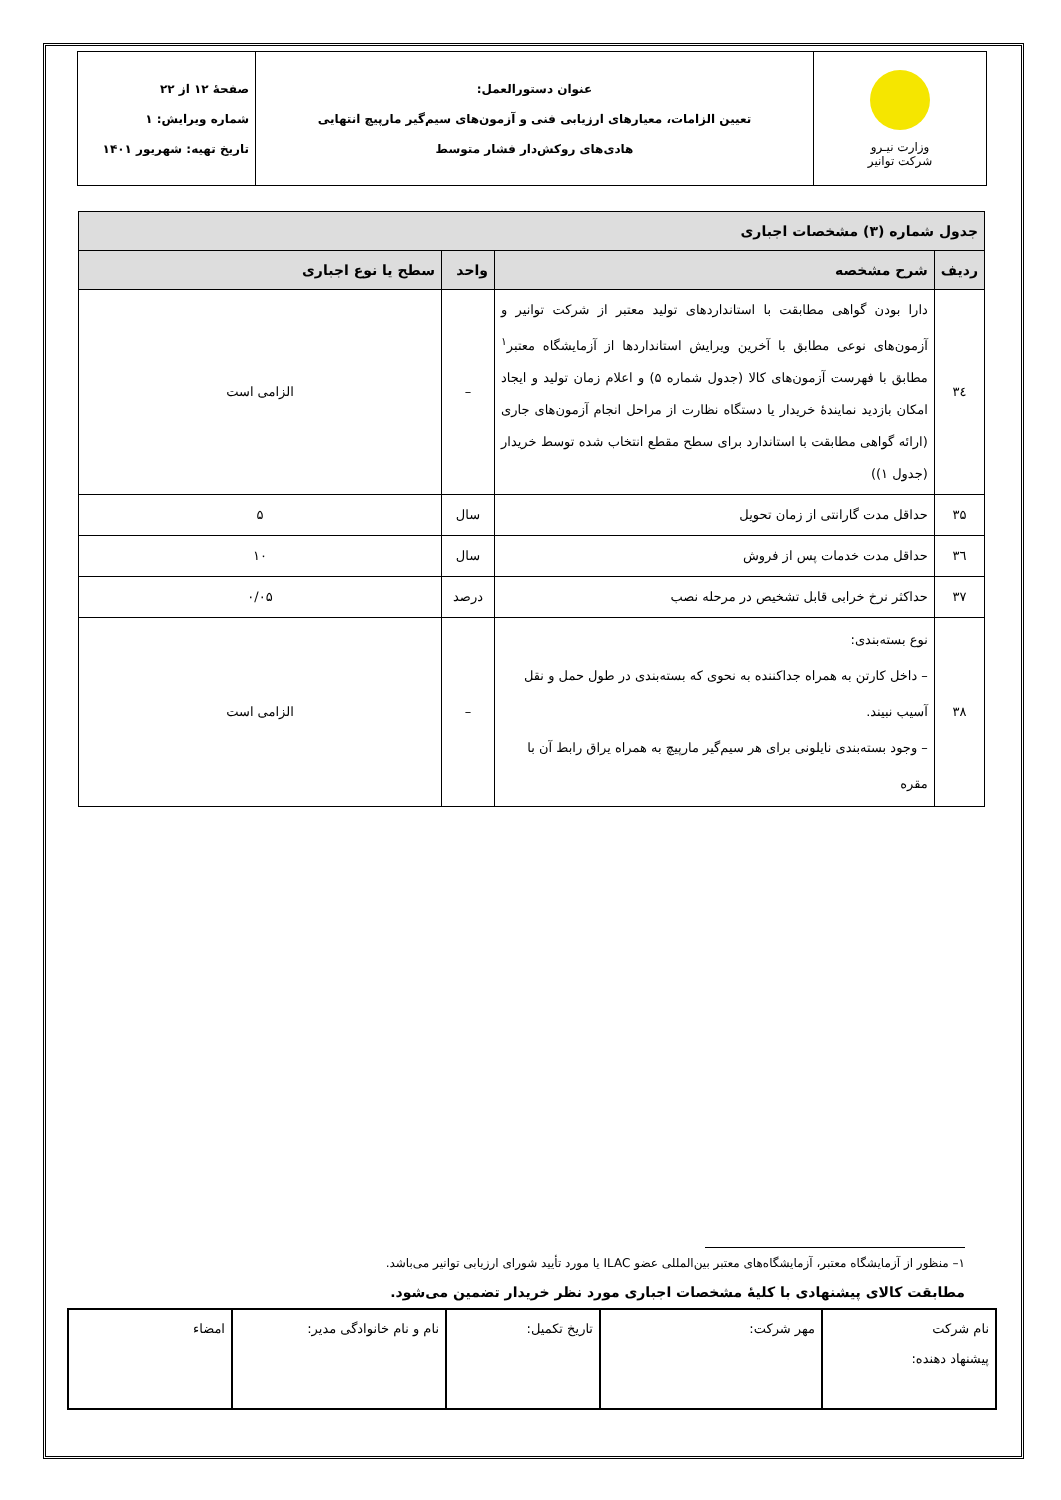| وزارت نیـرو شرکت توانیر | عنوان دستورالعمل: تعیین الزامات، معیارهای ارزیابی فنی و آزمون‌های سیم‌گیر مارپیچ انتهایی هادی‌های روکش‌دار فشار متوسط | صفحهٔ ۱۲ از ۲۲ شماره ویرایش: ۱ تاریخ تهیه: شهریور ۱۴۰۱ |
| جدول شماره (۳) مشخصات اجباری | | | |
| --- | --- | --- | --- |
| ردیف | شرح مشخصه | واحد | سطح یا نوع اجباری |
| ۳٤ | دارا بودن گواهی مطابقت با استانداردهای تولید معتبر از شرکت توانیر و آزمون‌های نوعی مطابق با آخرین ویرایش استانداردها از آزمایشگاه معتبر<sup>۱</sup> مطابق با فهرست آزمون‌های کالا (جدول شماره ۵) و اعلام زمان تولید و ایجاد امکان بازدید نمایندهٔ خریدار یا دستگاه نظارت از مراحل انجام آزمون‌های جاری (ارائه گواهی مطابقت با استاندارد برای سطح مقطع انتخاب شده توسط خریدار (جدول ۱)) | – | الزامی است |
| ۳۵ | حداقل مدت گارانتی از زمان تحویل | سال | ۵ |
| ۳٦ | حداقل مدت خدمات پس از فروش | سال | ۱۰ |
| ۳۷ | حداکثر نرخ خرابی قابل تشخیص در مرحله نصب | درصد | ۰/۰۵ |
| ۳۸ | نوع بسته‌بندی: – داخل کارتن به همراه جداکننده به نحوی که بسته‌بندی در طول حمل و نقل آسیب نبیند. – وجود بسته‌بندی نایلونی برای هر سیم‌گیر مارپیچ به همراه یراق رابط آن با مقره | – | الزامی است |
۱– منظور از آزمایشگاه معتبر، آزمایشگاه‌های معتبر بین‌المللی عضو ILAC یا مورد تأیید شورای ارزیابی توانیر می‌باشد.
مطابقت کالای پیشنهادی با کلیهٔ مشخصات اجباری مورد نظر خریدار تضمین می‌شود.
| نام شرکت پیشنهاد دهنده: | مهر شرکت: | تاریخ تکمیل: | نام و نام خانوادگی مدیر: | امضاء |